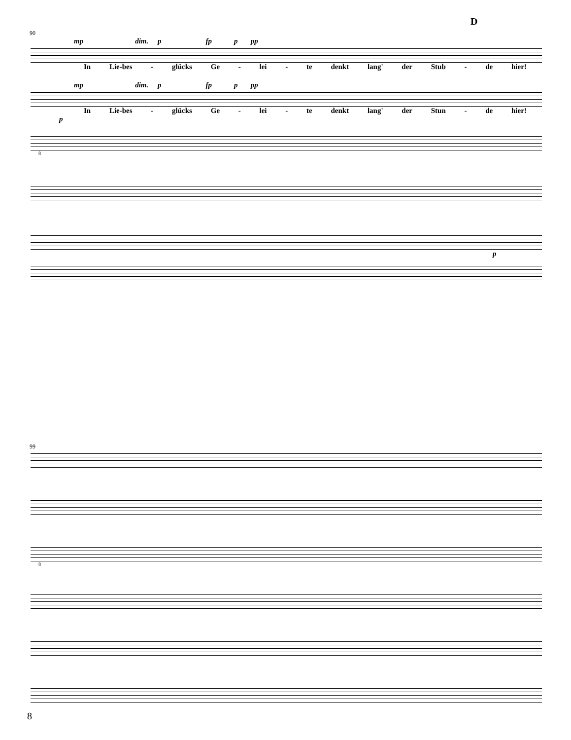D
90
mp dim. p fp p pp
In Lie-bes - glücks Ge - lei - te denkt lang' der Stub - de hier!
mp dim. p fp p pp
In Lie-bes - glücks Ge - lei - te denkt lang' der Stun - de hier!
p
8
p
99
8
8